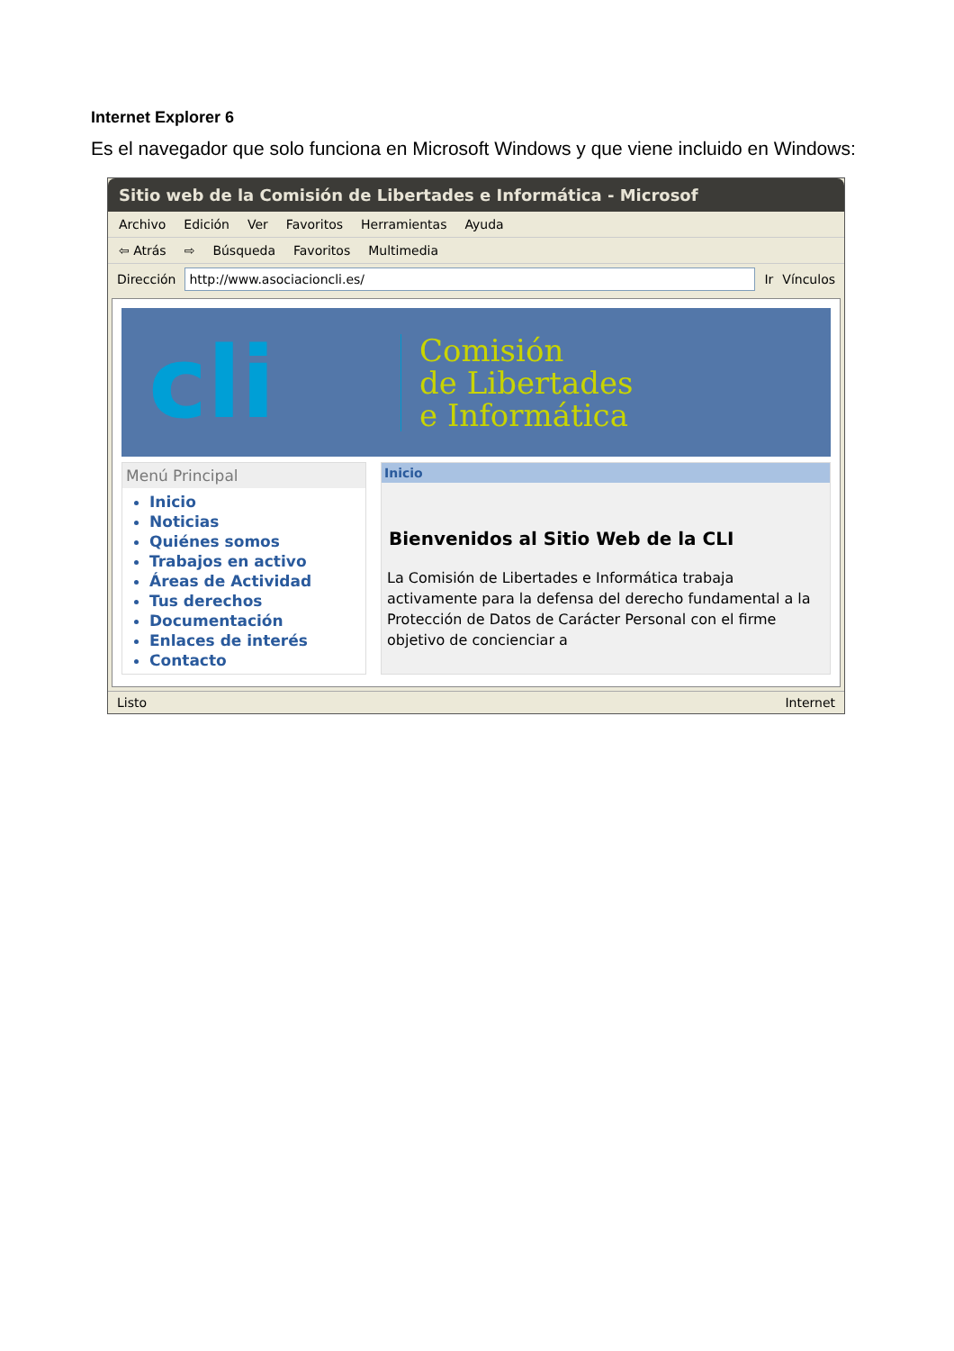Internet Explorer 6
Es el navegador que solo funciona en Microsoft Windows y que viene incluido en Windows:
Sitio web de la Comisión de Libertades e Informática - Microsof
Archivo Edición Ver Favoritos Herramientas Ayuda
⇦ Atrás ⇨ Búsqueda Favoritos Multimedia
Dirección http://www.asociacioncli.es/ Ir Vínculos
cli
Comisión
de Libertades
e Informática
Menú Principal
Inicio
Noticias
Quiénes somos
Trabajos en activo
Áreas de Actividad
Tus derechos
Documentación
Enlaces de interés
Contacto
Inicio
Bienvenidos al Sitio Web de la CLI
La Comisión de Libertades e Informática trabaja activamente para la defensa del derecho fundamental a la Protección de Datos de Carácter Personal con el firme objetivo de concienciar a
Listo Internet